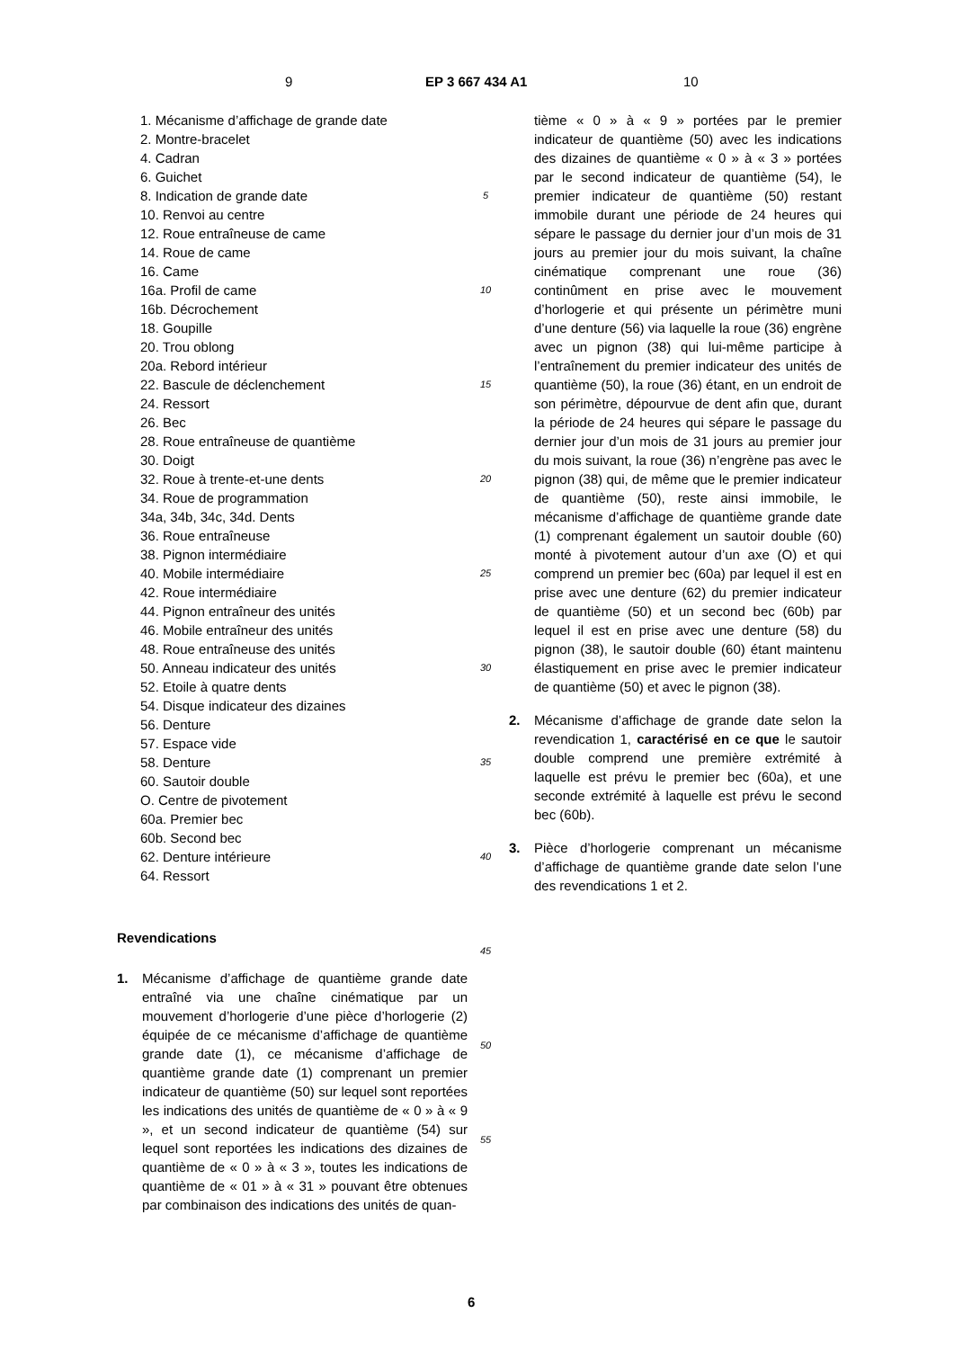9 EP 3 667 434 A1 10
1. Mécanisme d’affichage de grande date
2. Montre-bracelet
4. Cadran
6. Guichet
8. Indication de grande date
10. Renvoi au centre
12. Roue entraîneuse de came
14. Roue de came
16. Came
16a. Profil de came
16b. Décrochement
18. Goupille
20. Trou oblong
20a. Rebord intérieur
22. Bascule de déclenchement
24. Ressort
26. Bec
28. Roue entraîneuse de quantième
30. Doigt
32. Roue à trente-et-une dents
34. Roue de programmation
34a, 34b, 34c, 34d. Dents
36. Roue entraîneuse
38. Pignon intermédiaire
40. Mobile intermédiaire
42. Roue intermédiaire
44. Pignon entraîneur des unités
46. Mobile entraîneur des unités
48. Roue entraîneuse des unités
50. Anneau indicateur des unités
52. Etoile à quatre dents
54. Disque indicateur des dizaines
56. Denture
57. Espace vide
58. Denture
60. Sautoir double
O. Centre de pivotement
60a. Premier bec
60b. Second bec
62. Denture intérieure
64. Ressort
Revendications
1. Mécanisme d’affichage de quantième grande date entraîné via une chaîne cinématique par un mouvement d’horlogerie d’une pièce d’horlogerie (2) équipée de ce mécanisme d’affichage de quantième grande date (1), ce mécanisme d’affichage de quantième grande date (1) comprenant un premier indicateur de quantième (50) sur lequel sont reportées les indications des unités de quantième de « 0 » à « 9 », et un second indicateur de quantième (54) sur lequel sont reportées les indications des dizaines de quantième de « 0 » à « 3 », toutes les indications de quantième de « 01 » à « 31 » pouvant être obtenues par combinaison des indications des unités de quan-
5
10
15
20
25
30
35
40
45
50
55
tième « 0 » à « 9 » portées par le premier indicateur de quantième (50) avec les indications des dizaines de quantième « 0 » à « 3 » portées par le second indicateur de quantième (54), le premier indicateur de quantième (50) restant immobile durant une période de 24 heures qui sépare le passage du dernier jour d’un mois de 31 jours au premier jour du mois suivant, la chaîne cinématique comprenant une roue (36) continûment en prise avec le mouvement d’horlogerie et qui présente un périmètre muni d’une denture (56) via laquelle la roue (36) engrène avec un pignon (38) qui lui-même participe à l’entraînement du premier indicateur des unités de quantième (50), la roue (36) étant, en un endroit de son périmètre, dépourvue de dent afin que, durant la période de 24 heures qui sépare le passage du dernier jour d’un mois de 31 jours au premier jour du mois suivant, la roue (36) n’engrène pas avec le pignon (38) qui, de même que le premier indicateur de quantième (50), reste ainsi immobile, le mécanisme d’affichage de quantième grande date (1) comprenant également un sautoir double (60) monté à pivotement autour d’un axe (O) et qui comprend un premier bec (60a) par lequel il est en prise avec une denture (62) du premier indicateur de quantième (50) et un second bec (60b) par lequel il est en prise avec une denture (58) du pignon (38), le sautoir double (60) étant maintenu élastiquement en prise avec le premier indicateur de quantième (50) et avec le pignon (38).
2. Mécanisme d’affichage de grande date selon la revendication 1, caractérisé en ce que le sautoir double comprend une première extrémité à laquelle est prévu le premier bec (60a), et une seconde extrémité à laquelle est prévu le second bec (60b).
3. Pièce d’horlogerie comprenant un mécanisme d’affichage de quantième grande date selon l’une des revendications 1 et 2.
6